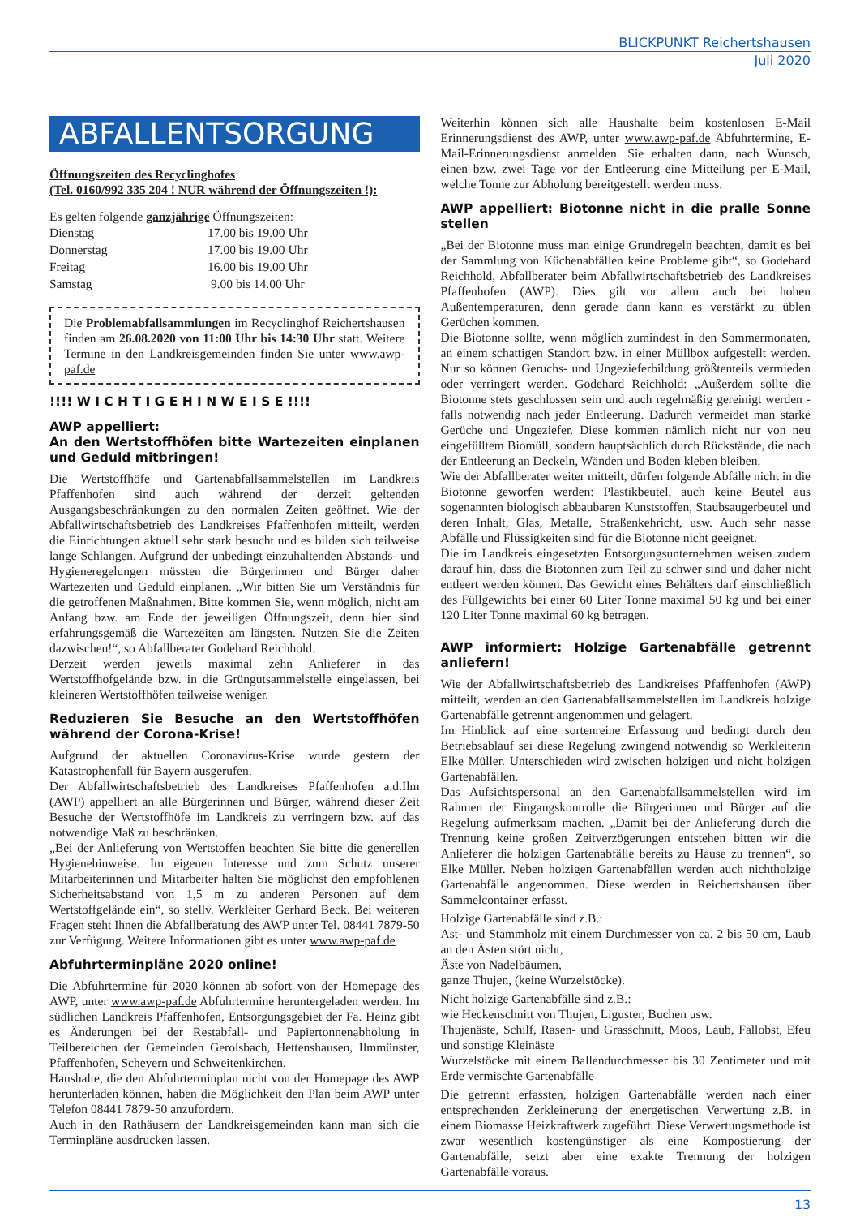BLICKPUNKT Reichertshausen
Juli 2020
ABFALLENTSORGUNG
Öffnungszeiten des Recyclinghofes
(Tel. 0160/992 335 204 ! NUR während der Öffnungszeiten !):
Es gelten folgende ganzjährige Öffnungszeiten:
| Dienstag | 17.00 bis 19.00 Uhr |
| Donnerstag | 17.00 bis 19.00 Uhr |
| Freitag | 16.00 bis 19.00 Uhr |
| Samstag | 9.00 bis 14.00 Uhr |
Die Problemabfallsammlungen im Recyclinghof Reichertshausen finden am 26.08.2020 von 11:00 Uhr bis 14:30 Uhr statt. Weitere Termine in den Landkreisgemeinden finden Sie unter www.awp-paf.de
!!!! W I C H T I G E H I N W E I S E !!!!
AWP appelliert:
An den Wertstoffhöfen bitte Wartezeiten einplanen und Geduld mitbringen!
Die Wertstoffhöfe und Gartenabfallsammelstellen im Landkreis Pfaffenhofen sind auch während der derzeit geltenden Ausgangsbeschränkungen zu den normalen Zeiten geöffnet. Wie der Abfallwirtschaftsbetrieb des Landkreises Pfaffenhofen mitteilt, werden die Einrichtungen aktuell sehr stark besucht und es bilden sich teilweise lange Schlangen. Aufgrund der unbedingt einzuhaltenden Abstands- und Hygieneregelungen müssten die Bürgerinnen und Bürger daher Wartezeiten und Geduld einplanen. „Wir bitten Sie um Verständnis für die getroffenen Maßnahmen. Bitte kommen Sie, wenn möglich, nicht am Anfang bzw. am Ende der jeweiligen Öffnungszeit, denn hier sind erfahrungsgemäß die Wartezeiten am längsten. Nutzen Sie die Zeiten dazwischen!“, so Abfallberater Godehard Reichhold.
Derzeit werden jeweils maximal zehn Anlieferer in das Wertstoffhofgelände bzw. in die Grüngutsammelstelle eingelassen, bei kleineren Wertstoffhöfen teilweise weniger.
Reduzieren Sie Besuche an den Wertstoffhöfen während der Corona-Krise!
Aufgrund der aktuellen Coronavirus-Krise wurde gestern der Katastrophenfall für Bayern ausgerufen.
Der Abfallwirtschaftsbetrieb des Landkreises Pfaffenhofen a.d.Ilm (AWP) appelliert an alle Bürgerinnen und Bürger, während dieser Zeit Besuche der Wertstoffhöfe im Landkreis zu verringern bzw. auf das notwendige Maß zu beschränken.
„Bei der Anlieferung von Wertstoffen beachten Sie bitte die generellen Hygienehinweise. Im eigenen Interesse und zum Schutz unserer Mitarbeiterinnen und Mitarbeiter halten Sie möglichst den empfohlenen Sicherheitsabstand von 1,5 m zu anderen Personen auf dem Wertstoffgelände ein“, so stellv. Werkleiter Gerhard Beck. Bei weiteren Fragen steht Ihnen die Abfallberatung des AWP unter Tel. 08441 7879-50 zur Verfügung. Weitere Informationen gibt es unter www.awp-paf.de
Abfuhrterminpläne 2020 online!
Die Abfuhrtermine für 2020 können ab sofort von der Homepage des AWP, unter www.awp-paf.de Abfuhrtermine heruntergeladen werden. Im südlichen Landkreis Pfaffenhofen, Entsorgungsgebiet der Fa. Heinz gibt es Änderungen bei der Restabfall- und Papiertonnenabholung in Teilbereichen der Gemeinden Gerolsbach, Hettenshausen, Ilmmünster, Pfaffenhofen, Scheyern und Schweitenkirchen.
Haushalte, die den Abfuhrterminplan nicht von der Homepage des AWP herunterladen können, haben die Möglichkeit den Plan beim AWP unter Telefon 08441 7879-50 anzufordern.
Auch in den Rathäusern der Landkreisgemeinden kann man sich die Terminpläne ausdrucken lassen.
Weiterhin können sich alle Haushalte beim kostenlosen E-Mail Erinnerungsdienst des AWP, unter www.awp-paf.de Abfuhrtermine, E-Mail-Erinnerungsdienst anmelden. Sie erhalten dann, nach Wunsch, einen bzw. zwei Tage vor der Entleerung eine Mitteilung per E-Mail, welche Tonne zur Abholung bereitgestellt werden muss.
AWP appelliert: Biotonne nicht in die pralle Sonne stellen
„Bei der Biotonne muss man einige Grundregeln beachten, damit es bei der Sammlung von Küchenabfällen keine Probleme gibt“, so Godehard Reichhold, Abfallberater beim Abfallwirtschaftsbetrieb des Landkreises Pfaffenhofen (AWP). Dies gilt vor allem auch bei hohen Außentemperaturen, denn gerade dann kann es verstärkt zu üblen Gerüchen kommen.
Die Biotonne sollte, wenn möglich zumindest in den Sommermonaten, an einem schattigen Standort bzw. in einer Müllbox aufgestellt werden. Nur so können Geruchs- und Ungezieferbildung größtenteils vermieden oder verringert werden. Godehard Reichhold: „Außerdem sollte die Biotonne stets geschlossen sein und auch regelmäßig gereinigt werden - falls notwendig nach jeder Entleerung. Dadurch vermeidet man starke Gerüche und Ungeziefer. Diese kommen nämlich nicht nur von neu eingefülltem Biomüll, sondern hauptsächlich durch Rückstände, die nach der Entleerung an Deckeln, Wänden und Boden kleben bleiben.
Wie der Abfallberater weiter mitteilt, dürfen folgende Abfälle nicht in die Biotonne geworfen werden: Plastikbeutel, auch keine Beutel aus sogenannten biologisch abbaubaren Kunststoffen, Staubsaugerbeutel und deren Inhalt, Glas, Metalle, Straßenkehricht, usw. Auch sehr nasse Abfälle und Flüssigkeiten sind für die Biotonne nicht geeignet.
Die im Landkreis eingesetzten Entsorgungsunternehmen weisen zudem darauf hin, dass die Biotonnen zum Teil zu schwer sind und daher nicht entleert werden können. Das Gewicht eines Behälters darf einschließlich des Füllgewichts bei einer 60 Liter Tonne maximal 50 kg und bei einer 120 Liter Tonne maximal 60 kg betragen.
AWP informiert: Holzige Gartenabfälle getrennt anliefern!
Wie der Abfallwirtschaftsbetrieb des Landkreises Pfaffenhofen (AWP) mitteilt, werden an den Gartenabfallsammelstellen im Landkreis holzige Gartenabfälle getrennt angenommen und gelagert.
Im Hinblick auf eine sortenreine Erfassung und bedingt durch den Betriebsablauf sei diese Regelung zwingend notwendig so Werkleiterin Elke Müller. Unterschieden wird zwischen holzigen und nicht holzigen Gartenabfällen.
Das Aufsichtspersonal an den Gartenabfallsammelstellen wird im Rahmen der Eingangskontrolle die Bürgerinnen und Bürger auf die Regelung aufmerksam machen. „Damit bei der Anlieferung durch die Trennung keine großen Zeitverzögerungen entstehen bitten wir die Anlieferer die holzigen Gartenabfälle bereits zu Hause zu trennen“, so Elke Müller. Neben holzigen Gartenabfällen werden auch nichtholzige Gartenabfälle angenommen. Diese werden in Reichertshausen über Sammelcontainer erfasst.
Holzige Gartenabfälle sind z.B.:
Ast- und Stammholz mit einem Durchmesser von ca. 2 bis 50 cm, Laub an den Ästen stört nicht,
Äste von Nadelbäumen,
ganze Thujen, (keine Wurzelstöcke).
Nicht holzige Gartenabfälle sind z.B.:
wie Heckenschnitt von Thujen, Liguster, Buchen usw.
Thujenäste, Schilf, Rasen- und Grasschnitt, Moos, Laub, Fallobst, Efeu und sonstige Kleinäste
Wurzelstöcke mit einem Ballendurchmesser bis 30 Zentimeter und mit Erde vermischte Gartenabfälle
Die getrennt erfassten, holzigen Gartenabfälle werden nach einer entsprechenden Zerkleinerung der energetischen Verwertung z.B. in einem Biomasse Heizkraftwerk zugeführt. Diese Verwertungsmethode ist zwar wesentlich kostengünstiger als eine Kompostierung der Gartenabfälle, setzt aber eine exakte Trennung der holzigen Gartenabfälle voraus.
13